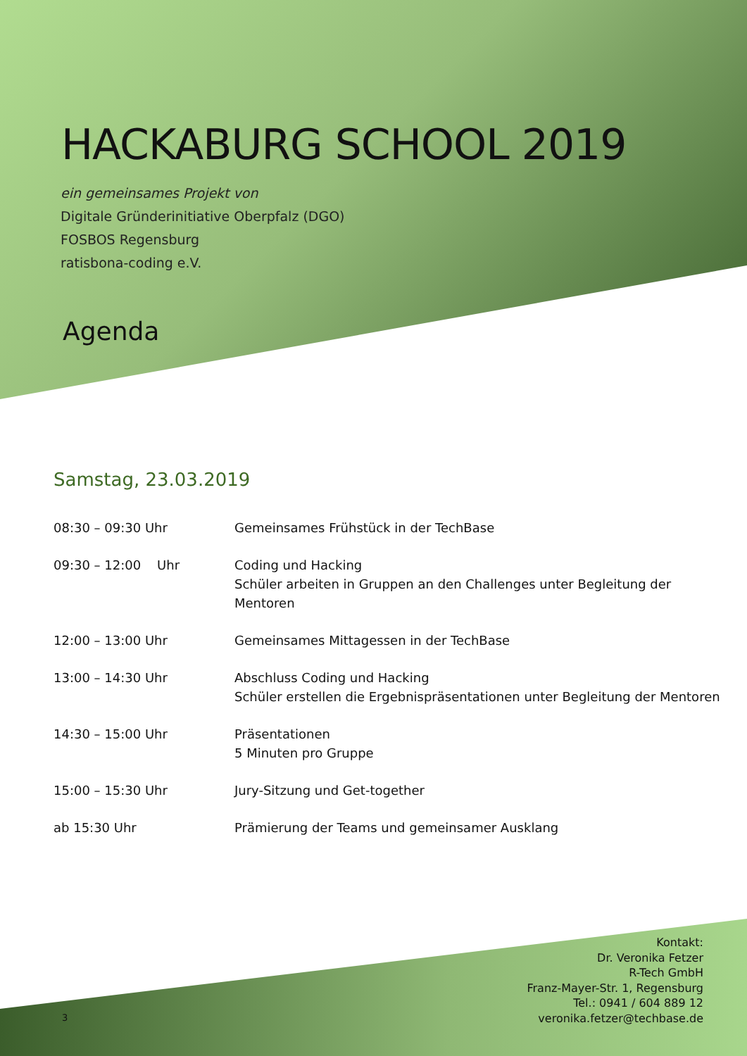HACKABURG SCHOOL 2019
ein gemeinsames Projekt von
Digitale Gründerinitiative Oberpfalz (DGO)
FOSBOS Regensburg
ratisbona-coding e.V.
Agenda
Samstag, 23.03.2019
| 08:30 – 09:30 Uhr | Gemeinsames Frühstück in der TechBase |
| 09:30 – 12:00 Uhr | Coding und Hacking Schüler arbeiten in Gruppen an den Challenges unter Begleitung der Mentoren |
| 12:00 – 13:00 Uhr | Gemeinsames Mittagessen in der TechBase |
| 13:00 – 14:30 Uhr | Abschluss Coding und Hacking Schüler erstellen die Ergebnispräsentationen unter Begleitung der Mentoren |
| 14:30 – 15:00 Uhr | Präsentationen 5 Minuten pro Gruppe |
| 15:00 – 15:30 Uhr | Jury-Sitzung und Get-together |
| ab 15:30 Uhr | Prämierung der Teams und gemeinsamer Ausklang |
Kontakt:
Dr. Veronika Fetzer
R-Tech GmbH
Franz-Mayer-Str. 1, Regensburg
Tel.: 0941 / 604 889 12
veronika.fetzer@techbase.de
3